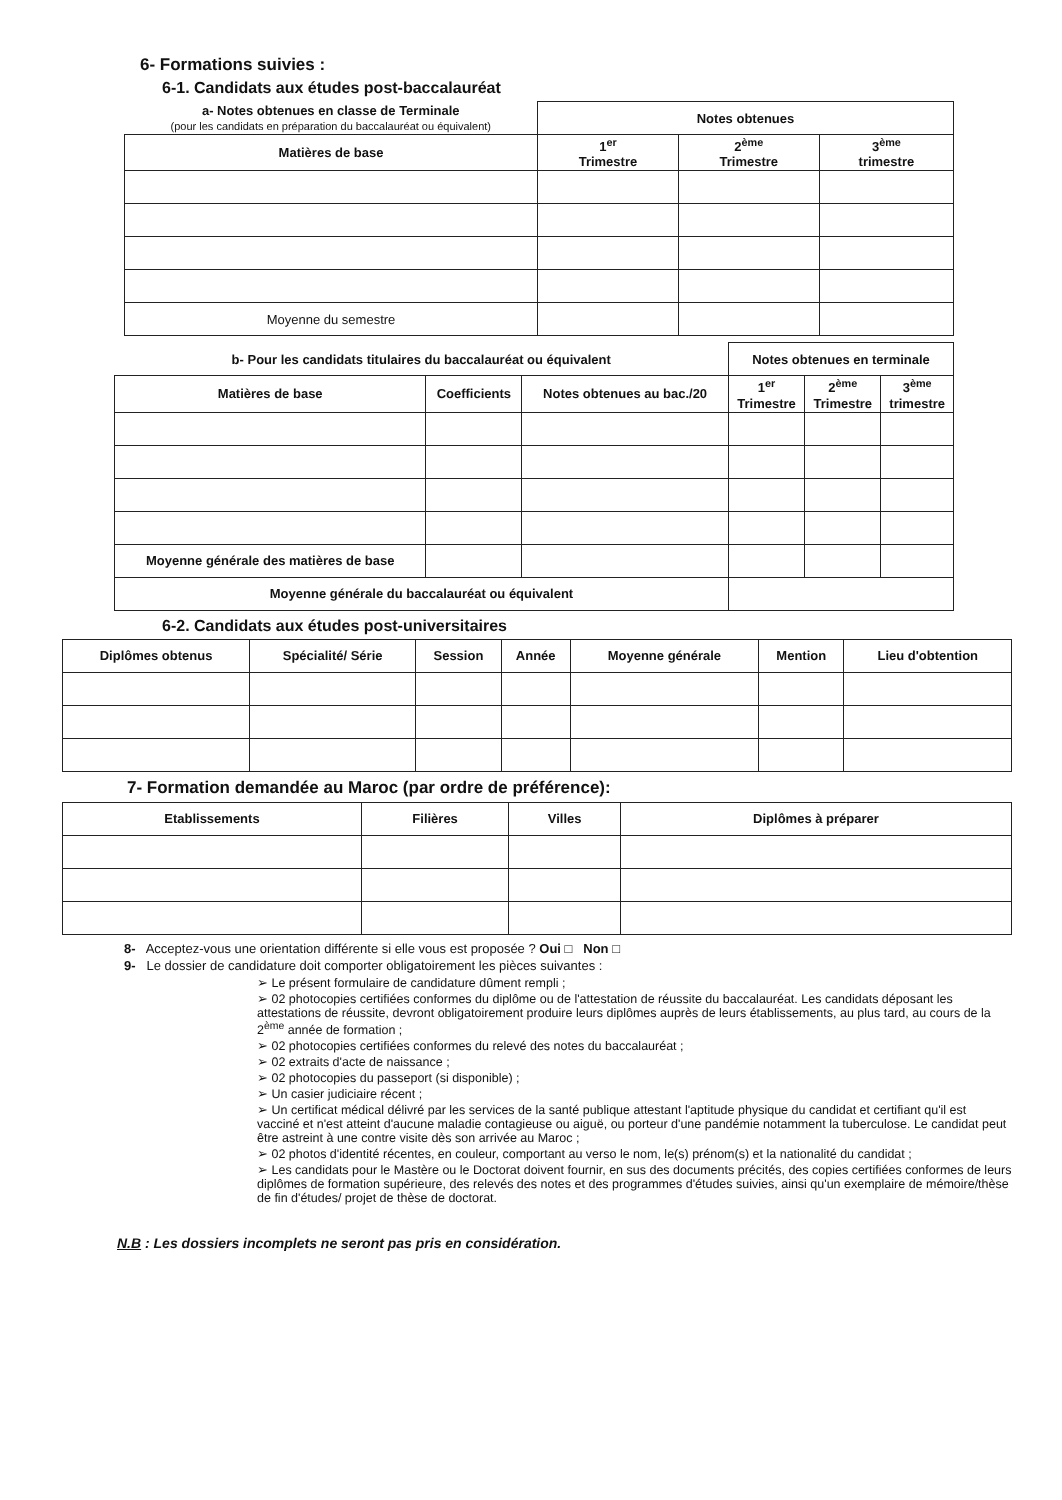6- Formations suivies :
6-1. Candidats aux études post-baccalauréat
| a- Notes obtenues en classe de Terminale (pour les candidats en préparation du baccalauréat ou équivalent) | Notes obtenues | | |
| --- | --- | --- | --- |
| Matières de base | 1<sup>er</sup> Trimestre | 2<sup>ème</sup> Trimestre | 3<sup>ème</sup> trimestre |
| Moyenne du semestre | | | |
| b- Pour les candidats titulaires du baccalauréat ou équivalent | | | Notes obtenues en terminale | | |
| --- | --- | --- | --- | --- | --- |
| Matières de base | Coefficients | Notes obtenues au bac./20 | 1<sup>er</sup> Trimestre | 2<sup>ème</sup> Trimestre | 3<sup>ème</sup> trimestre |
| Moyenne générale des matières de base | | | | | |
| Moyenne générale du baccalauréat ou équivalent | | | | | |
6-2. Candidats aux études post-universitaires
| Diplômes obtenus | Spécialité/ Série | Session | Année | Moyenne générale | Mention | Lieu d'obtention |
| --- | --- | --- | --- | --- | --- | --- |
7- Formation demandée au Maroc (par ordre de préférence):
| Etablissements | Filières | Villes | Diplômes à préparer |
| --- | --- | --- | --- |
8- Acceptez-vous une orientation différente si elle vous est proposée ? Oui □ Non □
9- Le dossier de candidature doit comporter obligatoirement les pièces suivantes :
➢ Le présent formulaire de candidature dûment rempli ;
➢ 02 photocopies certifiées conformes du diplôme ou de l'attestation de réussite du baccalauréat. Les candidats déposant les attestations de réussite, devront obligatoirement produire leurs diplômes auprès de leurs établissements, au plus tard, au cours de la 2<sup>ème</sup> année de formation ;
➢ 02 photocopies certifiées conformes du relevé des notes du baccalauréat ;
➢ 02 extraits d'acte de naissance ;
➢ 02 photocopies du passeport (si disponible) ;
➢ Un casier judiciaire récent ;
➢ Un certificat médical délivré par les services de la santé publique attestant l'aptitude physique du candidat et certifiant qu'il est vacciné et n'est atteint d'aucune maladie contagieuse ou aiguë, ou porteur d'une pandémie notamment la tuberculose. Le candidat peut être astreint à une contre visite dès son arrivée au Maroc ;
➢ 02 photos d'identité récentes, en couleur, comportant au verso le nom, le(s) prénom(s) et la nationalité du candidat ;
➢ Les candidats pour le Mastère ou le Doctorat doivent fournir, en sus des documents précités, des copies certifiées conformes de leurs diplômes de formation supérieure, des relevés des notes et des programmes d'études suivies, ainsi qu'un exemplaire de mémoire/thèse de fin d'études/ projet de thèse de doctorat.
N.B : Les dossiers incomplets ne seront pas pris en considération.